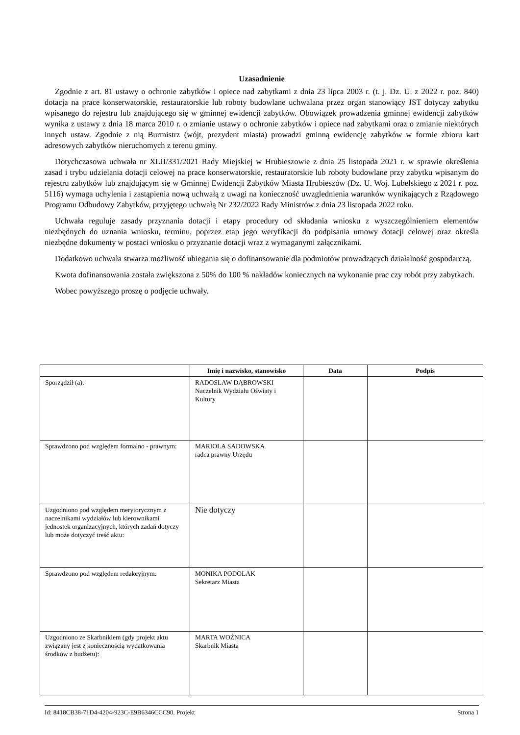Uzasadnienie
Zgodnie z art. 81 ustawy o ochronie zabytków i opiece nad zabytkami z dnia 23 lipca 2003 r. (t. j. Dz. U. z 2022 r. poz. 840) dotacja na prace konserwatorskie, restauratorskie lub roboty budowlane uchwalana przez organ stanowiący JST dotyczy zabytku wpisanego do rejestru lub znajdującego się w gminnej ewidencji zabytków. Obowiązek prowadzenia gminnej ewidencji zabytków wynika z ustawy z dnia 18 marca 2010 r. o zmianie ustawy o ochronie zabytków i opiece nad zabytkami oraz o zmianie niektórych innych ustaw. Zgodnie z nią Burmistrz (wójt, prezydent miasta) prowadzi gminną ewidencję zabytków w formie zbioru kart adresowych zabytków nieruchomych z terenu gminy.
Dotychczasowa uchwała nr XLII/331/2021 Rady Miejskiej w Hrubieszowie z dnia 25 listopada 2021 r. w sprawie określenia zasad i trybu udzielania dotacji celowej na prace konserwatorskie, restauratorskie lub roboty budowlane przy zabytku wpisanym do rejestru zabytków lub znajdującym się w Gminnej Ewidencji Zabytków Miasta Hrubieszów (Dz. U. Woj. Lubelskiego z 2021 r. poz. 5116) wymaga uchylenia i zastąpienia nową uchwałą z uwagi na konieczność uwzglednienia warunków wynikających z Rządowego Programu Odbudowy Zabytków, przyjętego uchwałą Nr 232/2022 Rady Ministrów z dnia 23 listopada 2022 roku.
Uchwała reguluje zasady przyznania dotacji i etapy procedury od składania wniosku z wyszczególnieniem elementów niezbędnych do uznania wniosku, terminu, poprzez etap jego weryfikacji do podpisania umowy dotacji celowej oraz określa niezbędne dokumenty w postaci wniosku o przyznanie dotacji wraz z wymaganymi załącznikami.
Dodatkowo uchwała stwarza możliwość ubiegania się o dofinansowanie dla podmiotów prowadzących działalność gospodarczą.
Kwota dofinansowania została zwiększona z 50% do 100 % nakładów koniecznych na wykonanie prac czy robót przy zabytkach.
Wobec powyższego proszę o podjęcie uchwały.
| | Imię i nazwisko, stanowisko | Data | Podpis |
| --- | --- | --- | --- |
| Sporządził (a): | RADOSŁAW DĄBROWSKI Naczelnik Wydziału Oświaty i Kultury | | |
| Sprawdzono pod względem formalno - prawnym: | MARIOLA SADOWSKA radca prawny Urzędu | | |
| Uzgodniono pod względem merytorycznym z naczelnikami wydziałów lub kierownikami jednostek organizacyjnych, których zadań dotyczy lub może dotyczyć treść aktu: | Nie dotyczy | | |
| Sprawdzono pod względem redakcyjnym: | MONIKA PODOLAK Sekretarz Miasta | | |
| Uzgodniono ze Skarbnikiem (gdy projekt aktu związany jest z koniecznością wydatkowania środków z budżetu): | MARTA WOŹNICA Skarbnik Miasta | | |
Id: 8418CB38-71D4-4204-923C-E9B6346CCC90. Projekt Strona 1